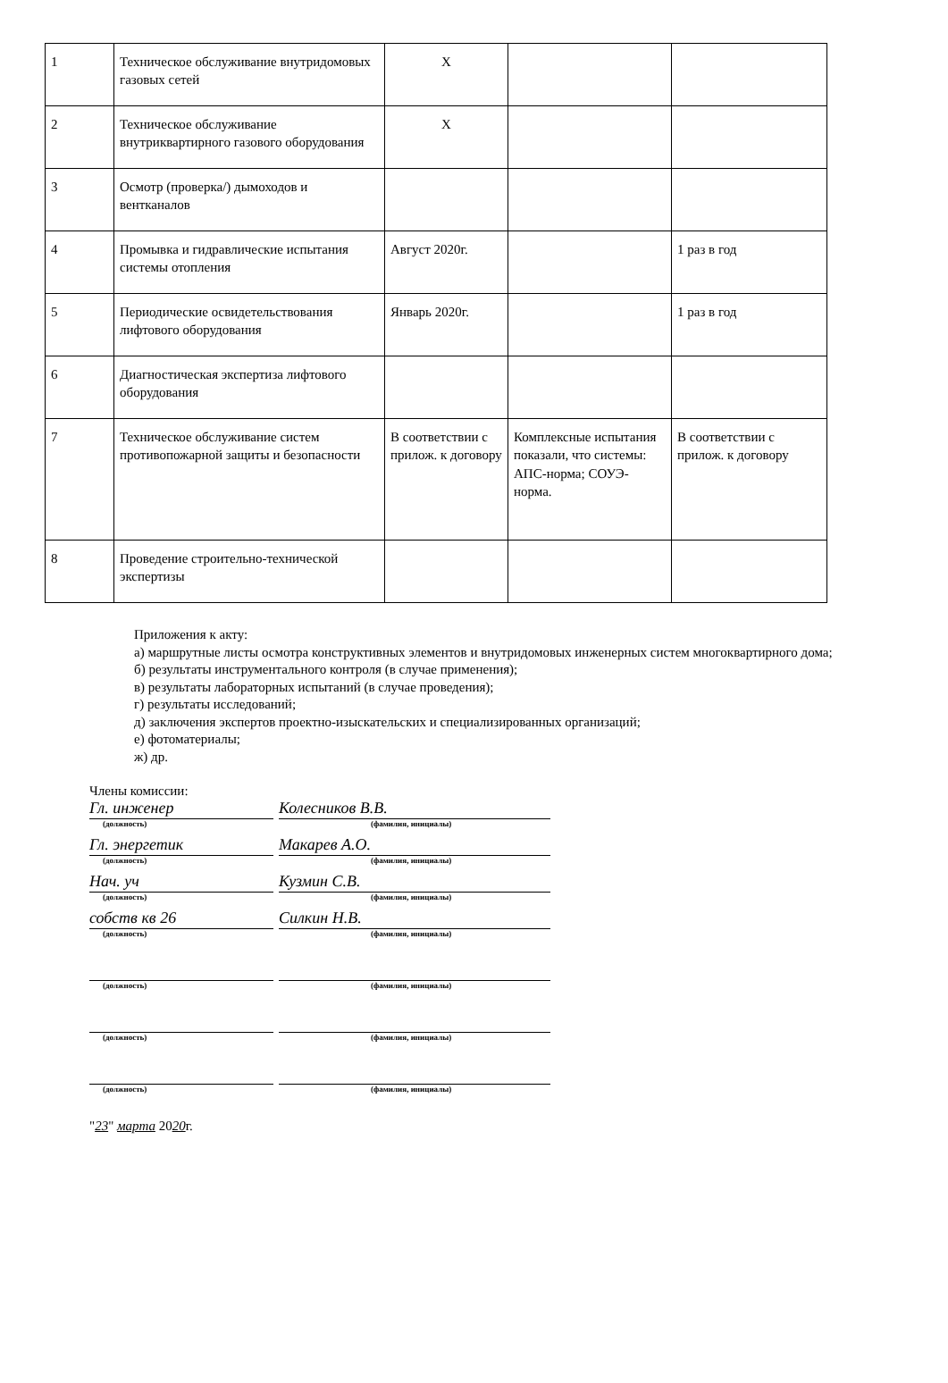| 1 | Техническое обслуживание внутридомовых газовых сетей | Х | | |
| 2 | Техническое обслуживание внутриквартирного газового оборудования | Х | | |
| 3 | Осмотр (проверка/) дымоходов и вентканалов | | | |
| 4 | Промывка и гидравлические испытания системы отопления | Август 2020г. | | 1 раз в год |
| 5 | Периодические освидетельствования лифтового оборудования | Январь 2020г. | | 1 раз в год |
| 6 | Диагностическая экспертиза лифтового оборудования | | | |
| 7 | Техническое обслуживание систем противопожарной защиты и безопасности | В соответствии с прилож. к договору | Комплексные испытания показали, что системы: АПС-норма; СОУЭ-норма. | В соответствии с прилож. к договору |
| 8 | Проведение строительно-технической экспертизы | | | |
Приложения к акту:
а) маршрутные листы осмотра конструктивных элементов и внутридомовых инженерных систем многоквартирного дома;
б) результаты инструментального контроля (в случае применения);
в) результаты лабораторных испытаний (в случае проведения);
г) результаты исследований;
д) заключения экспертов проектно-изыскательских и специализированных организаций;
е) фотоматериалы;
ж) др.
Члены комиссии:
Гл. инженер Колесников В.В.
(должность) (фамилия, инициалы)
Гл. энергетик Макарев А.О.
(должность) (фамилия, инициалы)
Нач. уч Кузмин С.В.
(должность) (фамилия, инициалы)
собств кв 26 Силкин Н.В.
(должность) (фамилия, инициалы)
(должность) (фамилия, инициалы)
(должность) (фамилия, инициалы)
(должность) (фамилия, инициалы)
"23" марта 2020г.